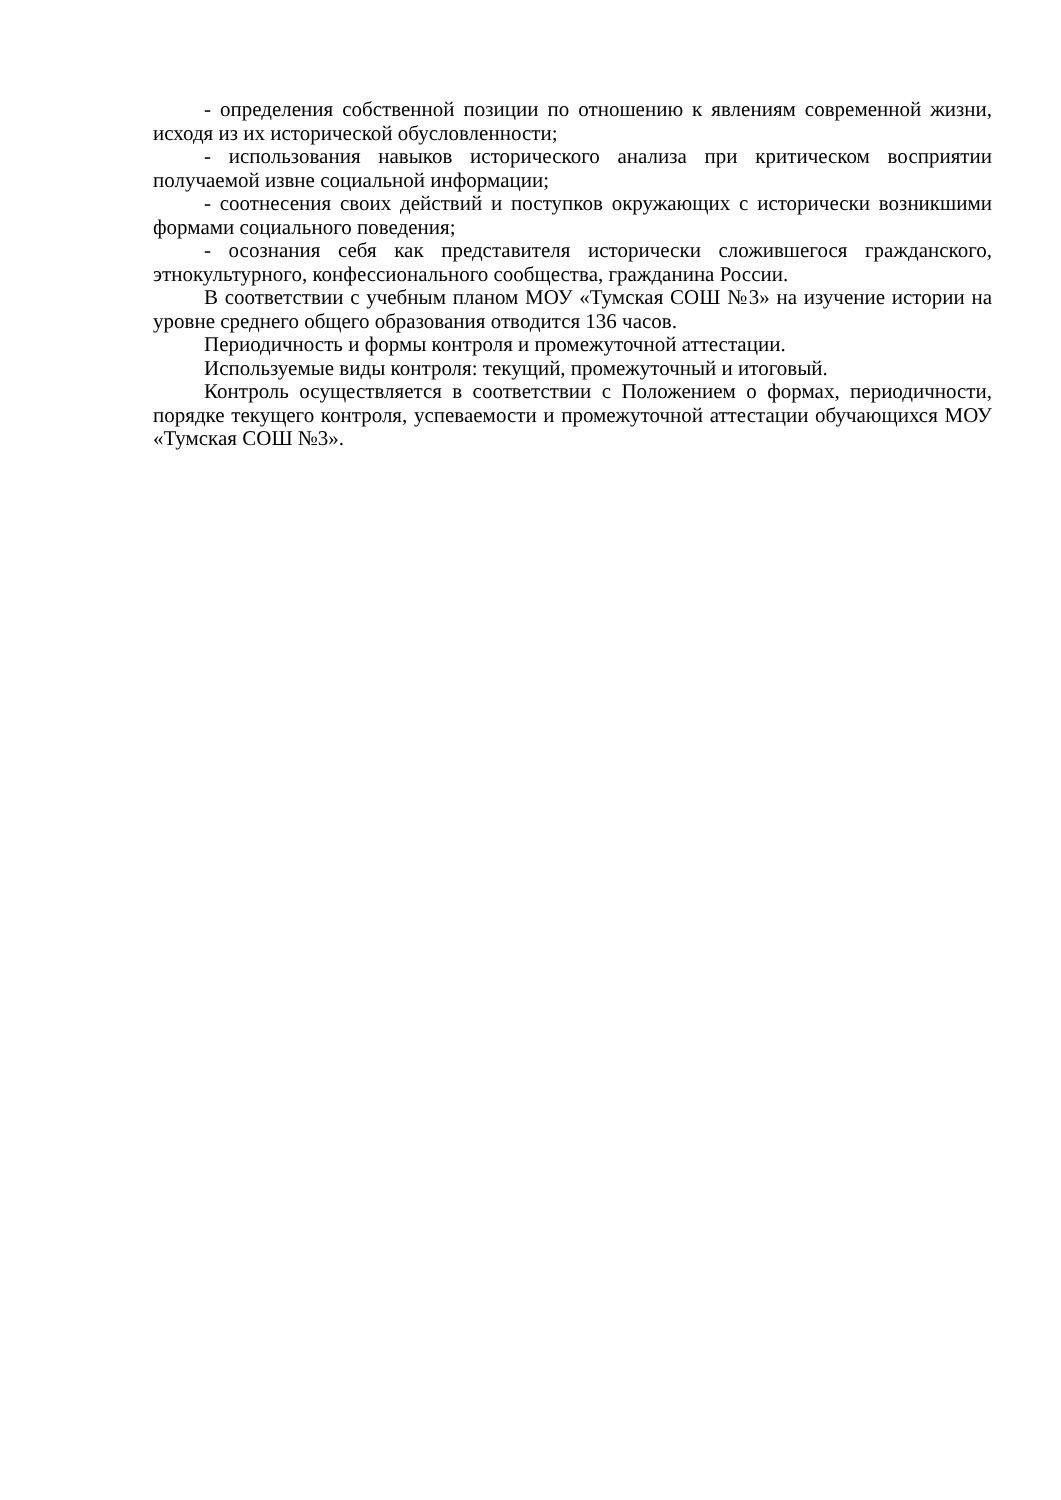- определения собственной позиции по отношению к явлениям современной жизни, исходя из их исторической обусловленности;
- использования навыков исторического анализа при критическом восприятии получаемой извне социальной информации;
- соотнесения своих действий и поступков окружающих с исторически возникшими формами социального поведения;
- осознания себя как представителя исторически сложившегося гражданского, этнокультурного, конфессионального сообщества, гражданина России.
В соответствии с учебным планом МОУ «Тумская СОШ №3» на изучение истории на уровне среднего общего образования отводится 136 часов.
Периодичность и формы контроля и промежуточной аттестации.
Используемые виды контроля: текущий, промежуточный и итоговый.
Контроль осуществляется в соответствии с Положением о формах, периодичности, порядке текущего контроля, успеваемости и промежуточной аттестации обучающихся МОУ «Тумская СОШ №3».